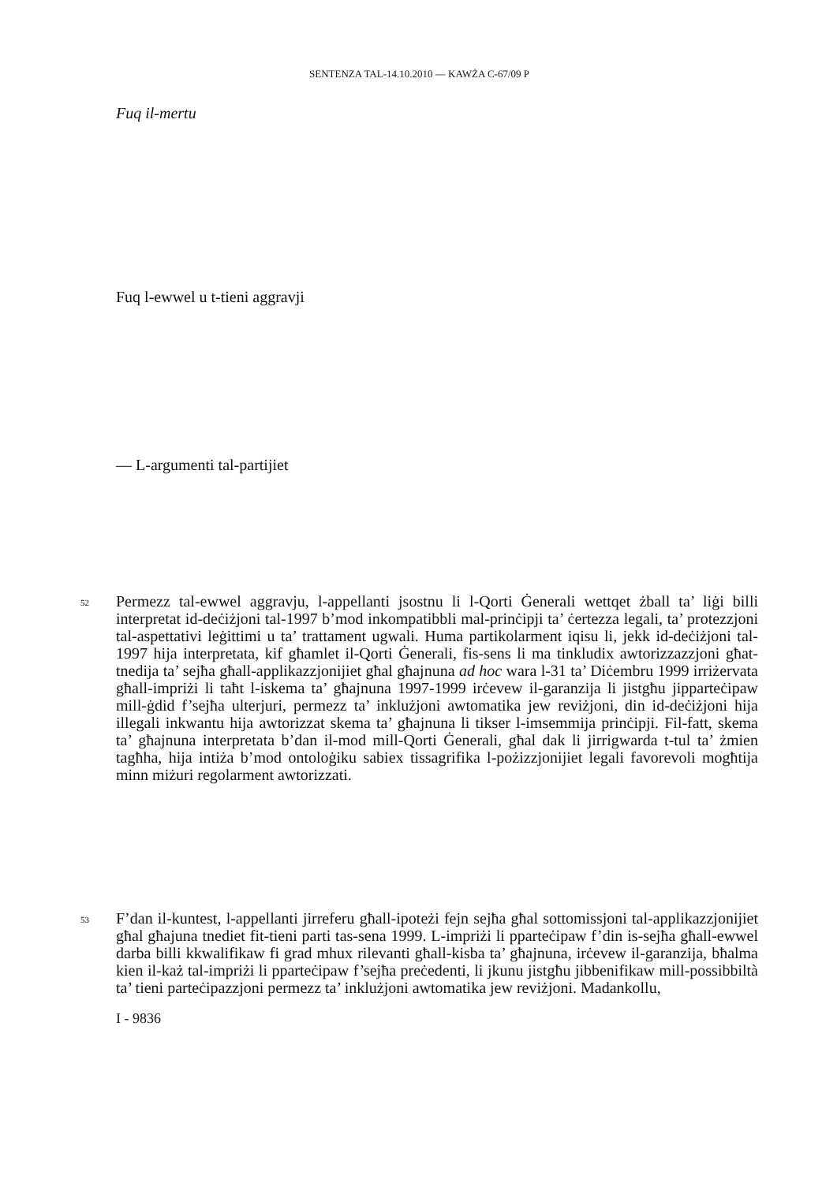SENTENZA TAL-14.10.2010 — KAWŻA C-67/09 P
Fuq il-mertu
Fuq l-ewwel u t-tieni aggravji
— L-argumenti tal-partijiet
52
Permezz tal-ewwel aggravju, l-appellanti jsostnu li l-Qorti Ġenerali wettqet żball ta’ liġi billi interpretat id-deċiżjoni tal-1997 b’mod inkompatibbli mal-prinċipji ta’ ċertezza legali, ta’ protezzjoni tal-aspettativi leġittimi u ta’ trattament ugwali. Huma partikolarment iqisu li, jekk id-deċiżjoni tal-1997 hija interpretata, kif għamlet il-Qorti Ġenerali, fis-sens li ma tinkludix awtorizzazzjoni għat-tnedija ta’ sejħa għall-applikazzjonijiet għal għajnuna ad hoc wara l-31 ta’ Diċembru 1999 irriżervata għall-impriżi li taħt l-iskema ta’ għajnuna 1997-1999 irċevew il-garanzija li jistgħu jipparteċipaw mill-ġdid f’sejħa ulterjuri, permezz ta’ inklużjoni awtomatika jew reviżjoni, din id-deċiżjoni hija illegali inkwantu hija awtorizzat skema ta’ għajnuna li tikser l-imsemmija prinċipji. Fil-fatt, skema ta’ għajnuna interpretata b’dan il-mod mill-Qorti Ġenerali, għal dak li jirrigwarda t-tul ta’ żmien tagħha, hija intiża b’mod ontoloġiku sabiex tissagrifika l-pożizzjonijiet legali favorevoli mogħtija minn miżuri regolarment awtorizzati.
53
F’dan il-kuntest, l-appellanti jirreferu għall-ipoteżi fejn sejħa għal sottomissjoni tal-applikazzjonijiet għal għajuna tnediet fit-tieni parti tas-sena 1999. L-impriżi li pparteċipaw f’din is-sejħa għall-ewwel darba billi kkwalifikaw fi grad mhux rilevanti għall-kisba ta’ għajnuna, irċevew il-garanzija, bħalma kien il-każ tal-impriżi li pparteċipaw f’sejħa preċedenti, li jkunu jistgħu jibbenifikaw mill-possibbiltà ta’ tieni parteċipazzjoni permezz ta’ inklużjoni awtomatika jew reviżjoni. Madankollu,
I - 9836